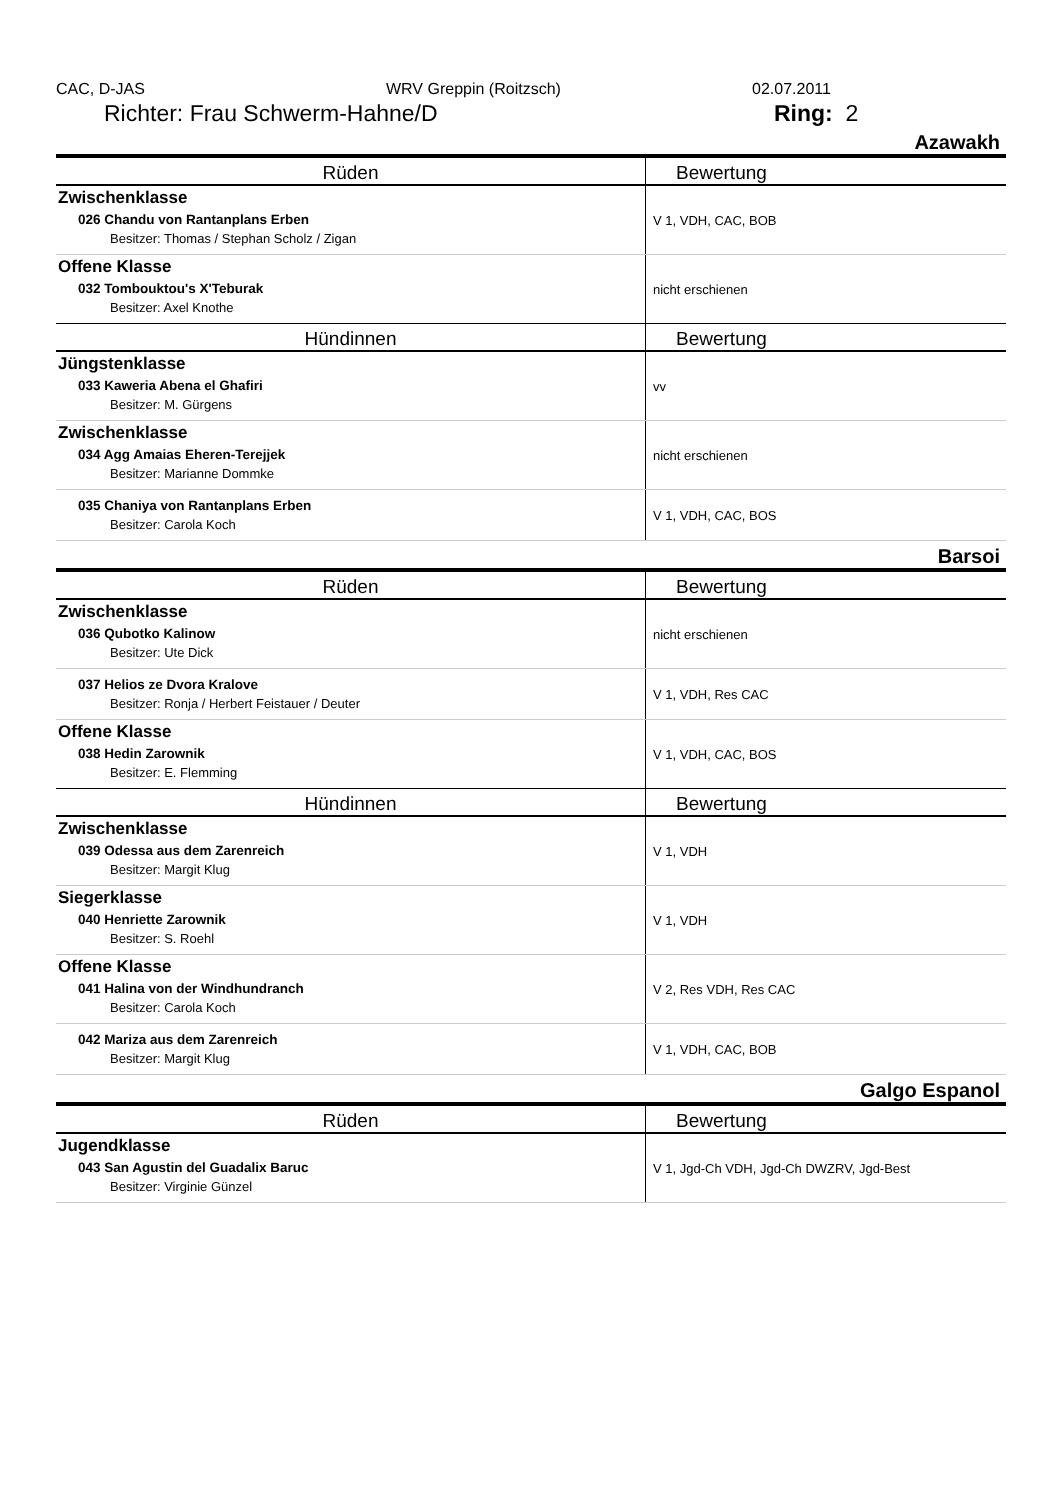CAC, D-JAS WRV Greppin (Roitzsch) 02.07.2011
Richter: Frau Schwerm-Hahne/D Ring: 2
Azawakh
| Rüden | Bewertung |
| --- | --- |
| Zwischenklasse 026 Chandu von Rantanplans Erben Besitzer: Thomas / Stephan Scholz / Zigan | V 1, VDH, CAC, BOB |
| Offene Klasse 032 Tombouktou's X'Teburak Besitzer: Axel Knothe | nicht erschienen |
| Hündinnen | Bewertung |
| Jüngstenklasse 033 Kaweria Abena el Ghafiri Besitzer: M. Gürgens | vv |
| Zwischenklasse 034 Agg Amaias Eheren-Terejjek Besitzer: Marianne Dommke | nicht erschienen |
| 035 Chaniya von Rantanplans Erben Besitzer: Carola Koch | V 1, VDH, CAC, BOS |
Barsoi
| Rüden | Bewertung |
| --- | --- |
| Zwischenklasse 036 Qubotko Kalinow Besitzer: Ute Dick | nicht erschienen |
| 037 Helios ze Dvora Kralove Besitzer: Ronja / Herbert Feistauer / Deuter | V 1, VDH, Res CAC |
| Offene Klasse 038 Hedin Zarownik Besitzer: E. Flemming | V 1, VDH, CAC, BOS |
| Hündinnen | Bewertung |
| Zwischenklasse 039 Odessa aus dem Zarenreich Besitzer: Margit Klug | V 1, VDH |
| Siegerklasse 040 Henriette Zarownik Besitzer: S. Roehl | V 1, VDH |
| Offene Klasse 041 Halina von der Windhundranch Besitzer: Carola Koch | V 2, Res VDH, Res CAC |
| 042 Mariza aus dem Zarenreich Besitzer: Margit Klug | V 1, VDH, CAC, BOB |
Galgo Espanol
| Rüden | Bewertung |
| --- | --- |
| Jugendklasse 043 San Agustin del Guadalix Baruc Besitzer: Virginie Günzel | V 1, Jgd-Ch VDH, Jgd-Ch DWZRV, Jgd-Best |